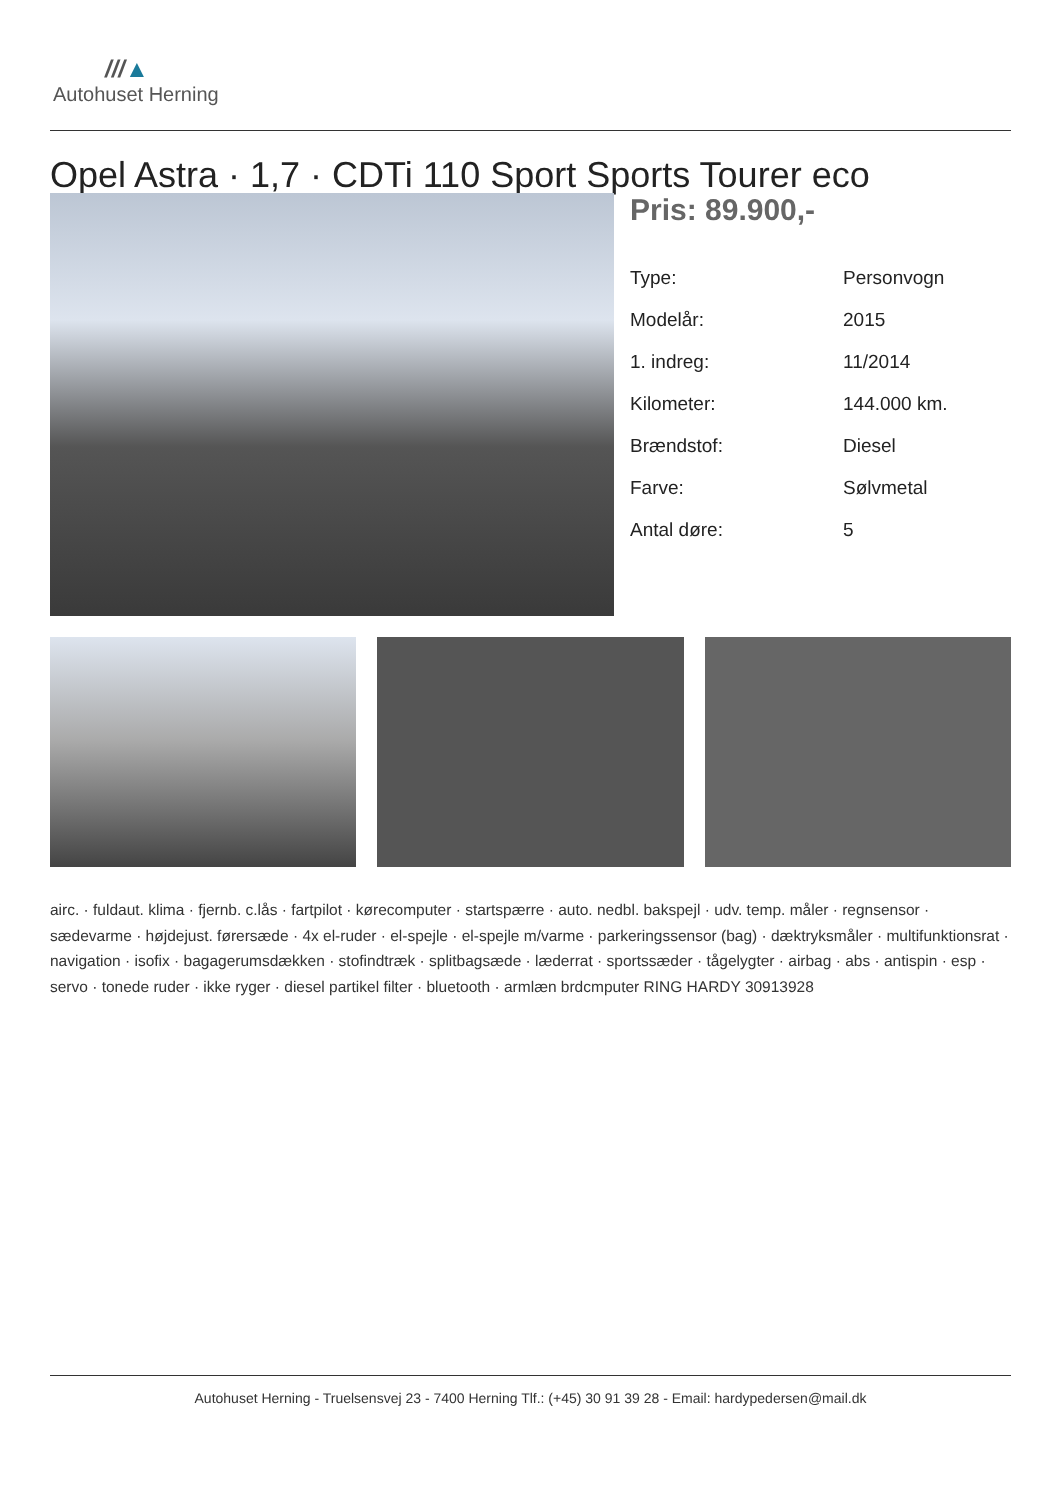///▲
Autohuset Herning
Opel Astra · 1,7 · CDTi 110 Sport Sports Tourer eco
Pris: 89.900,-
| Type: | Personvogn |
| Modelår: | 2015 |
| 1. indreg: | 11/2014 |
| Kilometer: | 144.000 km. |
| Brændstof: | Diesel |
| Farve: | Sølvmetal |
| Antal døre: | 5 |
airc. · fuldaut. klima · fjernb. c.lås · fartpilot · kørecomputer · startspærre · auto. nedbl. bakspejl · udv. temp. måler · regnsensor · sædevarme · højdejust. førersæde · 4x el-ruder · el-spejle · el-spejle m/varme · parkeringssensor (bag) · dæktryksmåler · multifunktionsrat · navigation · isofix · bagagerumsdækken · stofindtræk · splitbagsæde · læderrat · sportssæder · tågelygter · airbag · abs · antispin · esp · servo · tonede ruder · ikke ryger · diesel partikel filter · bluetooth · armlæn brdcmputer RING HARDY 30913928
Autohuset Herning - Truelsensvej 23 - 7400 Herning Tlf.: (+45) 30 91 39 28 - Email: hardypedersen@mail.dk